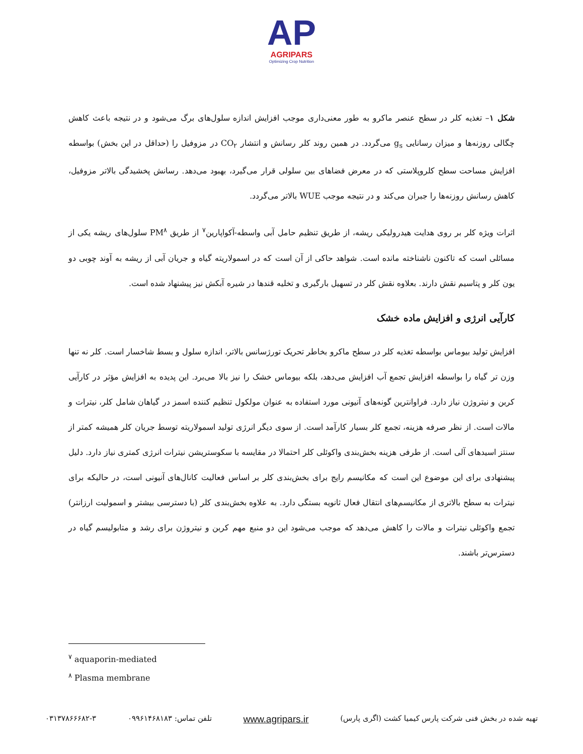AP
AGRIPARS
Optimizing Crop Nutrition
شکل ۱– تغذیه کلر در سطح عنصر ماکرو به طور معنی‌داری موجب افزایش اندازه سلول‌های برگ می‌شود و در نتیجه باعث کاهش چگالی روزنه‌ها و میزان رسانایی g<sub>s</sub> می‌گردد. در همین روند کلر رسانش و انتشار CO<sub>۲</sub> در مزوفیل را (حداقل در این بخش) بواسطه افزایش مساحت سطح کلروپلاستی که در معرض فضاهای بین سلولی قرار می‌گیرد، بهبود می‌دهد. رسانش پخشیدگی بالاتر مزوفیل، کاهش رسانش روزنه‌ها را جبران می‌کند و در نتیجه موجب WUE بالاتر می‌گردد.
اثرات ویژه کلر بر روی هدایت هیدرولیکی ریشه، از طریق تنظیم حامل آبی واسطه-آکواپارین<sup>۷</sup> از طریق PM<sup>۸</sup> سلول‌های ریشه یکی از مسائلی است که تاکنون ناشناخته مانده است. شواهد حاکی از آن است که در اسمولاریته گیاه و جریان آبی از ریشه به آوند چوبی دو یون کلر و پتاسیم نقش دارند. بعلاوه نقش کلر در تسهیل بارگیری و تخلیه قندها در شیره آبکش نیز پیشنهاد شده است.
کارآیی انرژی و افزایش ماده خشک
افزایش تولید بیوماس بواسطه تغذیه کلر در سطح ماکرو بخاطر تحریک تورژسانس بالاتر، اندازه سلول و بسط شاخسار است. کلر نه تنها وزن تر گیاه را بواسطه افزایش تجمع آب افزایش می‌دهد، بلکه بیوماس خشک را نیز بالا می‌برد. این پدیده به افزایش مؤثر در کارآیی کربن و نیتروژن نیاز دارد. فراوانترین گونه‌های آنیونی مورد استفاده به عنوان مولکول تنظیم کننده اسمز در گیاهان شامل کلر، نیترات و مالات است. از نظر صرفه هزینه، تجمع کلر بسیار کارآمد است. از سوی دیگر انرژی تولید اسمولاریته توسط جریان کلر همیشه کمتر از سنتز اسیدهای آلی است. از طرفی هزینه بخش‌بندی واکوئلی کلر احتمالا در مقایسه با سکوستریشن نیترات انرژی کمتری نیاز دارد. دلیل پیشنهادی برای این موضوع این است که مکانیسم رایج برای بخش‌بندی کلر بر اساس فعالیت کانال‌های آنیونی است، در حالیکه برای نیترات به سطح بالاتری از مکانیسم‌های انتقال فعال ثانویه بستگی دارد. به علاوه بخش‌بندی کلر (با دسترسی بیشتر و اسمولیت ارزانتر) تجمع واکوئلی نیترات و مالات را کاهش می‌دهد که موجب می‌شود این دو منبع مهم کربن و نیتروژن برای رشد و متابولیسم گیاه در دسترس‌تر باشند.
<sup>۷</sup> aquaporin-mediated
<sup>۸</sup> Plasma membrane
تهیه شده در بخش فنی شرکت پارس کیمیا کشت (اگری پارس) www.agripars.ir تلفن تماس: ۰۹۹۶۱۴۶۸۱۸۳ ۰۳۱۳۷۸۶۶۶۸۲-۳